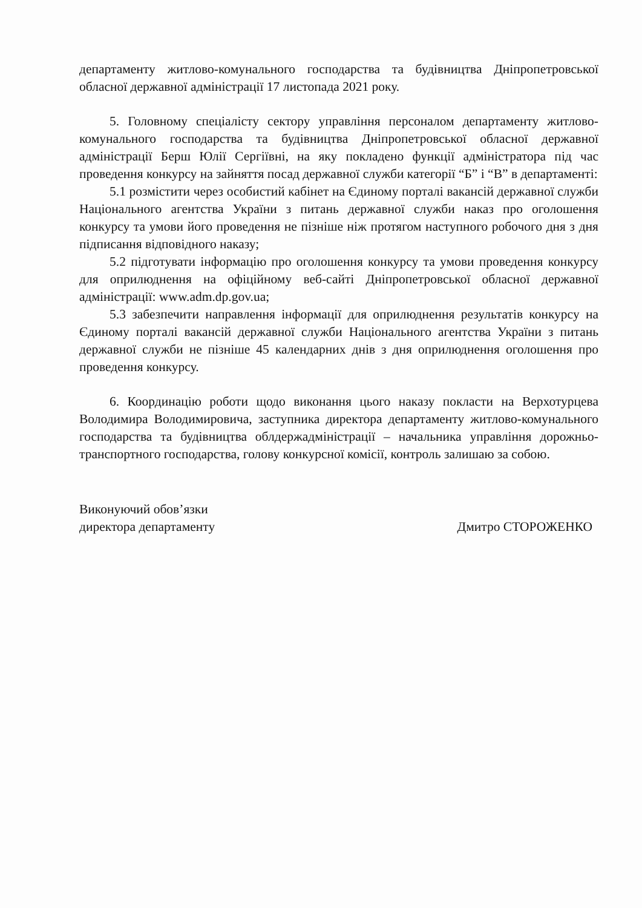департаменту житлово-комунального господарства та будівництва Дніпропетровської обласної державної адміністрації 17 листопада 2021 року.
5. Головному спеціалісту сектору управління персоналом департаменту житлово-комунального господарства та будівництва Дніпропетровської обласної державної адміністрації Берш Юлії Сергіївні, на яку покладено функції адміністратора під час проведення конкурсу на зайняття посад державної служби категорії “Б” і “В” в департаменті:
5.1 розмістити через особистий кабінет на Єдиному порталі вакансій державної служби Національного агентства України з питань державної служби наказ про оголошення конкурсу та умови його проведення не пізніше ніж протягом наступного робочого дня з дня підписання відповідного наказу;
5.2 підготувати інформацію про оголошення конкурсу та умови проведення конкурсу для оприлюднення на офіційному веб-сайті Дніпропетровської обласної державної адміністрації: www.adm.dp.gov.ua;
5.3 забезпечити направлення інформації для оприлюднення результатів конкурсу на Єдиному порталі вакансій державної служби Національного агентства України з питань державної служби не пізніше 45 календарних днів з дня оприлюднення оголошення про проведення конкурсу.
6. Координацію роботи щодо виконання цього наказу покласти на Верхотурцева Володимира Володимировича, заступника директора департаменту житлово-комунального господарства та будівництва облдержадміністрації – начальника управління дорожньо-транспортного господарства, голову конкурсної комісії, контроль залишаю за собою.
Виконуючий обов’язки
директора департаменту
Дмитро СТОРОЖЕНКО